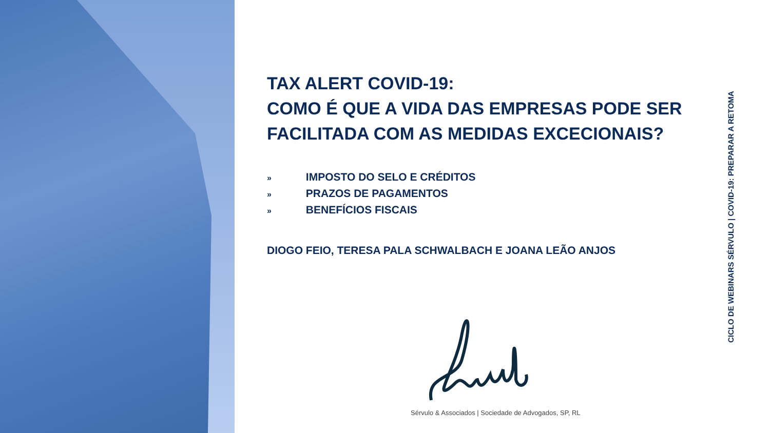TAX ALERT COVID-19:
COMO É QUE A VIDA DAS EMPRESAS PODE SER FACILITADA COM AS MEDIDAS EXCECIONAIS?
» IMPOSTO DO SELO E CRÉDITOS
» PRAZOS DE PAGAMENTOS
» BENEFÍCIOS FISCAIS
DIOGO FEIO, TERESA PALA SCHWALBACH E JOANA LEÃO ANJOS
CICLO DE WEBINARS SÉRVULO | COVID-19: PREPARAR A RETOMA
Sérvulo & Associados | Sociedade de Advogados, SP, RL